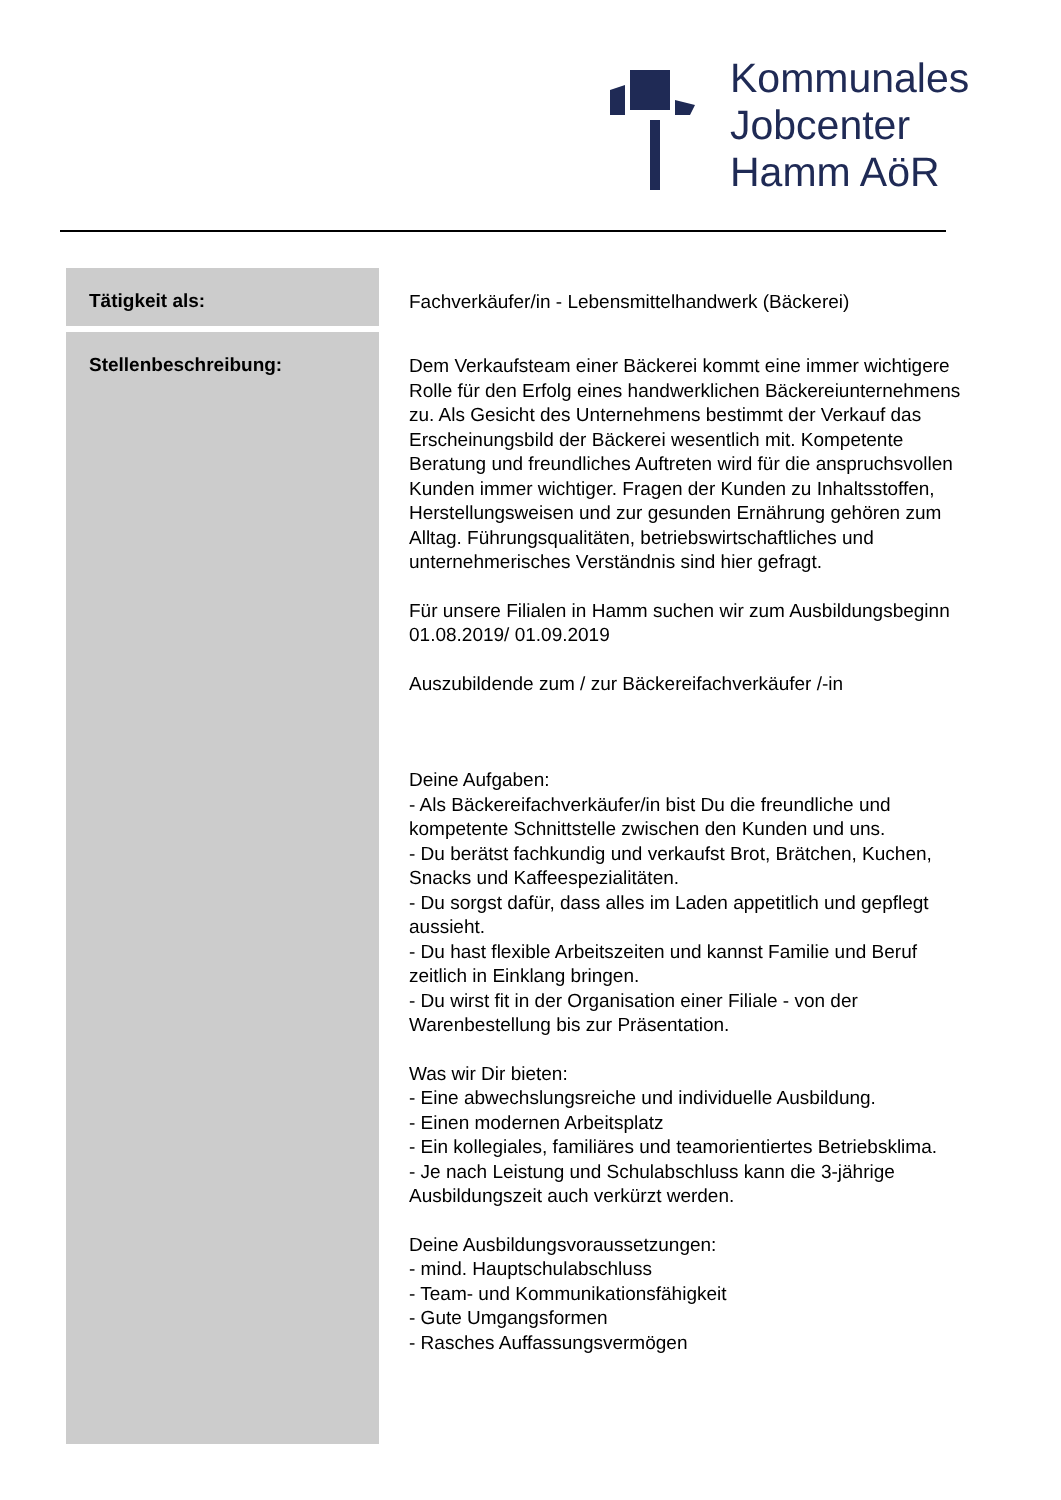Kommunales
Jobcenter
Hamm AöR
| Tätigkeit als: | Fachverkäufer/in - Lebensmittelhandwerk (Bäckerei) |
| Stellenbeschreibung: | Dem Verkaufsteam einer Bäckerei kommt eine immer wichtigere Rolle für den Erfolg eines handwerklichen Bäckereiunternehmens zu. Als Gesicht des Unternehmens bestimmt der Verkauf das Erscheinungsbild der Bäckerei wesentlich mit. Kompetente Beratung und freundliches Auftreten wird für die anspruchsvollen Kunden immer wichtiger. Fragen der Kunden zu Inhaltsstoffen, Herstellungsweisen und zur gesunden Ernährung gehören zum Alltag. Führungsqualitäten, betriebswirtschaftliches und unternehmerisches Verständnis sind hier gefragt. Für unsere Filialen in Hamm suchen wir zum Ausbildungsbeginn 01.08.2019/ 01.09.2019 Auszubildende zum / zur Bäckereifachverkäufer /-in Deine Aufgaben: - Als Bäckereifachverkäufer/in bist Du die freundliche und kompetente Schnittstelle zwischen den Kunden und uns. - Du berätst fachkundig und verkaufst Brot, Brätchen, Kuchen, Snacks und Kaffeespezialitäten. - Du sorgst dafür, dass alles im Laden appetitlich und gepflegt aussieht. - Du hast flexible Arbeitszeiten und kannst Familie und Beruf zeitlich in Einklang bringen. - Du wirst fit in der Organisation einer Filiale - von der Warenbestellung bis zur Präsentation. Was wir Dir bieten: - Eine abwechslungsreiche und individuelle Ausbildung. - Einen modernen Arbeitsplatz - Ein kollegiales, familiäres und teamorientiertes Betriebsklima. - Je nach Leistung und Schulabschluss kann die 3-jährige Ausbildungszeit auch verkürzt werden. Deine Ausbildungsvoraussetzungen: - mind. Hauptschulabschluss - Team- und Kommunikationsfähigkeit - Gute Umgangsformen - Rasches Auffassungsvermögen |